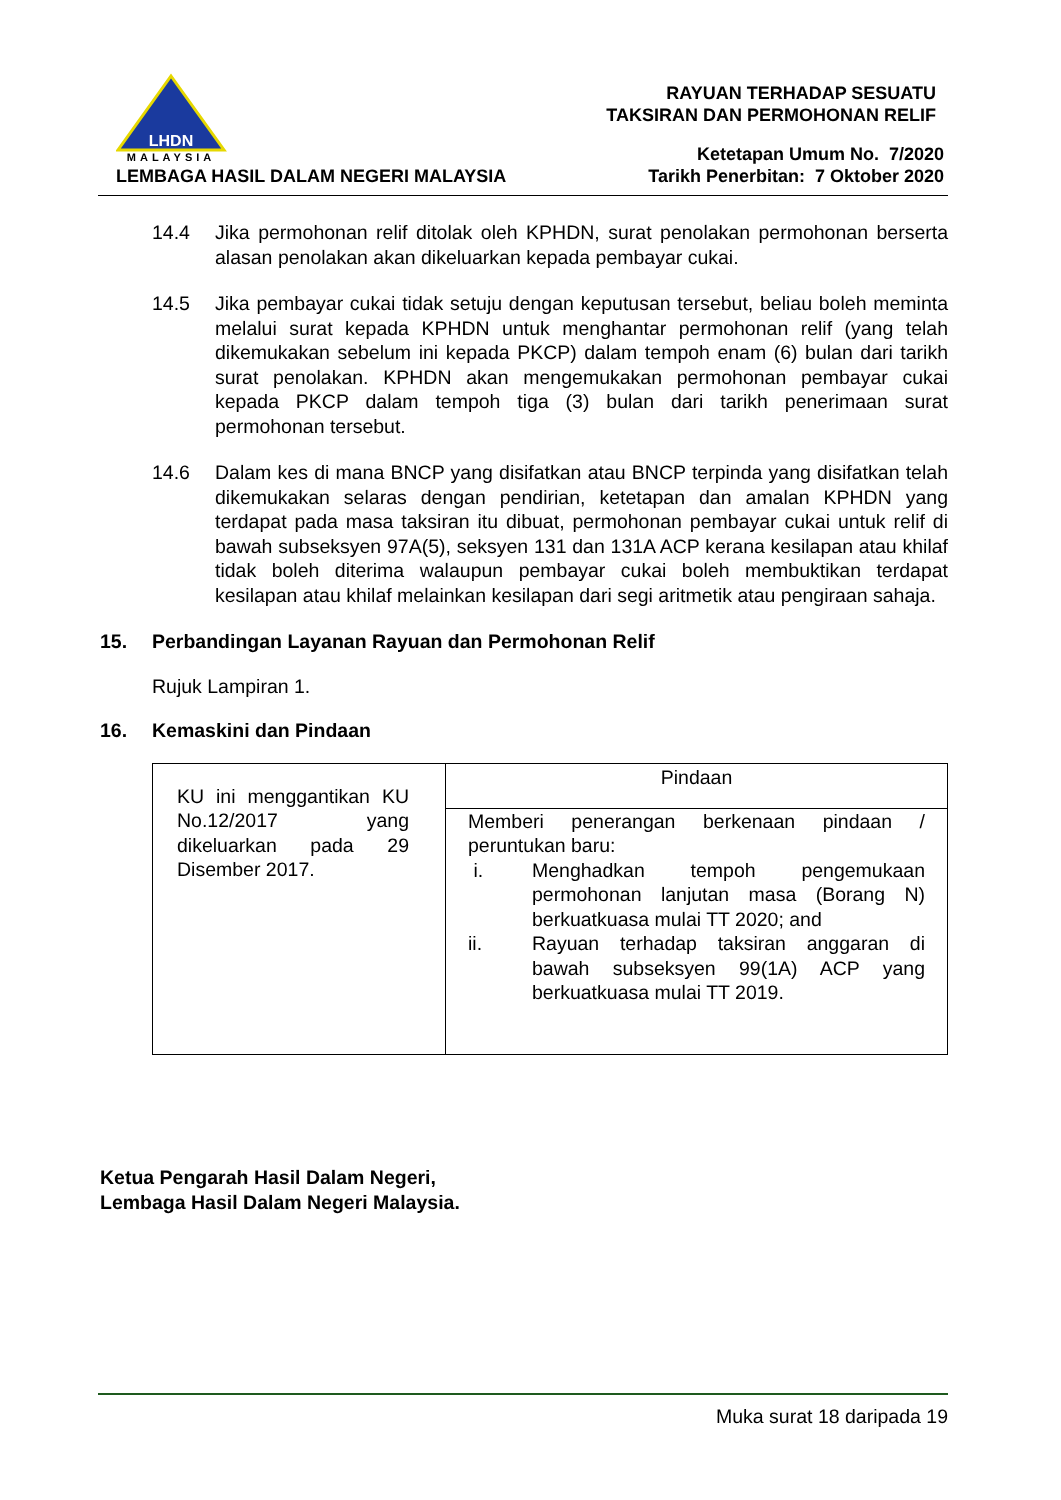LHDN
MALAYSIA
LEMBAGA HASIL DALAM NEGERI MALAYSIA
RAYUAN TERHADAP SESUATU
TAKSIRAN DAN PERMOHONAN RELIF
Ketetapan Umum No. 7/2020
Tarikh Penerbitan: 7 Oktober 2020
14.4 Jika permohonan relif ditolak oleh KPHDN, surat penolakan permohonan berserta alasan penolakan akan dikeluarkan kepada pembayar cukai.
14.5 Jika pembayar cukai tidak setuju dengan keputusan tersebut, beliau boleh meminta melalui surat kepada KPHDN untuk menghantar permohonan relif (yang telah dikemukakan sebelum ini kepada PKCP) dalam tempoh enam (6) bulan dari tarikh surat penolakan. KPHDN akan mengemukakan permohonan pembayar cukai kepada PKCP dalam tempoh tiga (3) bulan dari tarikh penerimaan surat permohonan tersebut.
14.6 Dalam kes di mana BNCP yang disifatkan atau BNCP terpinda yang disifatkan telah dikemukakan selaras dengan pendirian, ketetapan dan amalan KPHDN yang terdapat pada masa taksiran itu dibuat, permohonan pembayar cukai untuk relif di bawah subseksyen 97A(5), seksyen 131 dan 131A ACP kerana kesilapan atau khilaf tidak boleh diterima walaupun pembayar cukai boleh membuktikan terdapat kesilapan atau khilaf melainkan kesilapan dari segi aritmetik atau pengiraan sahaja.
15. Perbandingan Layanan Rayuan dan Permohonan Relif
Rujuk Lampiran 1.
16. Kemaskini dan Pindaan
| KU ini menggantikan KU No.12/2017 yang dikeluarkan pada 29 Disember 2017. | Pindaan |
| | Memberi penerangan berkenaan pindaan / peruntukan baru: i. Menghadkan tempoh pengemukaan permohonan lanjutan masa (Borang N) berkuatkuasa mulai TT 2020; and ii. Rayuan terhadap taksiran anggaran di bawah subseksyen 99(1A) ACP yang berkuatkuasa mulai TT 2019. |
Ketua Pengarah Hasil Dalam Negeri,
Lembaga Hasil Dalam Negeri Malaysia.
Muka surat 18 daripada 19